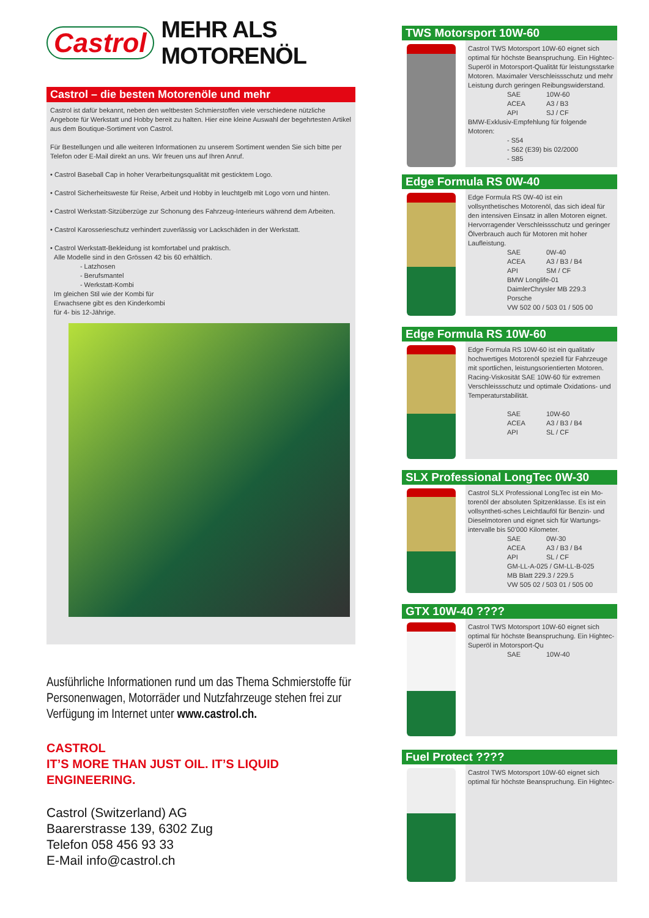Castrol MEHR ALS MOTORENÖL
Castrol – die besten Motorenöle und mehr
Castrol ist dafür bekannt, neben den weltbesten Schmierstoffen viele verschiedene nützliche Angebote für Werkstatt und Hobby bereit zu halten. Hier eine kleine Auswahl der begehrtesten Artikel aus dem Boutique-Sortiment von Castrol.
Für Bestellungen und alle weiteren Informationen zu unserem Sortiment wenden Sie sich bitte per Telefon oder E-Mail direkt an uns. Wir freuen uns auf Ihren Anruf.
• Castrol Baseball Cap in hoher Verarbeitungsqualität mit gesticktem Logo.
• Castrol Sicherheitsweste für Reise, Arbeit und Hobby in leuchtgelb mit Logo vorn und hinten.
• Castrol Werkstatt-Sitzüberzüge zur Schonung des Fahrzeug-Interieurs während dem Arbeiten.
• Castrol Karosserieschutz verhindert zuverlässig vor Lackschäden in der Werkstatt.
• Castrol Werkstatt-Bekleidung ist komfortabel und praktisch.
Alle Modelle sind in den Grössen 42 bis 60 erhältlich.
- Latzhosen
- Berufsmantel
- Werkstatt-Kombi
Im gleichen Stil wie der Kombi für
Erwachsene gibt es den Kinderkombi
für 4- bis 12-Jährige.
Ausführliche Informationen rund um das Thema Schmierstoffe für Personenwagen, Motorräder und Nutzfahrzeuge stehen frei zur Verfügung im Internet unter www.castrol.ch.
CASTROL
IT’S MORE THAN JUST OIL. IT’S LIQUID ENGINEERING.
Castrol (Switzerland) AG
Baarerstrasse 139, 6302 Zug
Telefon 058 456 93 33
E-Mail info@castrol.ch
TWS Motorsport 10W-60
Castrol TWS Motorsport 10W-60 eignet sich optimal für höchste Beanspruchung. Ein Hightec-Superöl in Motorsport-Qualität für leistungsstarke Motoren. Maximaler Verschleissschutz und mehr Leistung durch geringen Reibungswiderstand.
SAE 10W-60 ACEA A3 / B3 API SJ / CF
BMW-Exklusiv-Empfehlung für folgende Motoren:
- S54
- S62 (E39) bis 02/2000
- S85
Edge Formula RS 0W-40
Edge Formula RS 0W-40 ist ein vollsynthetisches Motorenöl, das sich ideal für den intensiven Einsatz in allen Motoren eignet. Hervorragender Verschleissschutz und geringer Ölverbrauch auch für Motoren mit hoher Laufleistung.
SAE 0W-40 ACEA A3 / B3 / B4 API SM / CF
BMW Longlife-01
DaimlerChrysler MB 229.3
Porsche
VW 502 00 / 503 01 / 505 00
Edge Formula RS 10W-60
Edge Formula RS 10W-60 ist ein qualitativ hochwertiges Motorenöl speziell für Fahrzeuge mit sportlichen, leistungsorientierten Motoren. Racing-Viskosität SAE 10W-60 für extremen Verschleissschutz und optimale Oxidations- und Temperaturstabilität.
SAE 10W-60 ACEA A3 / B3 / B4 API SL / CF
SLX Professional LongTec 0W-30
Castrol SLX Professional LongTec ist ein Mo-torenöl der absoluten Spitzenklasse. Es ist ein vollsyntheti-sches Leichtlauföl für Benzin- und Dieselmotoren und eignet sich für Wartungs-intervalle bis 50’000 Kilometer.
SAE 0W-30 ACEA A3 / B3 / B4 API SL / CF
GM-LL-A-025 / GM-LL-B-025
MB Blatt 229.3 / 229.5
VW 505 02 / 503 01 / 505 00
GTX 10W-40 ????
Castrol TWS Motorsport 10W-60 eignet sich optimal für höchste Beanspruchung. Ein Hightec-Superöl in Motorsport-Qu
SAE 10W-40
Fuel Protect ????
Castrol TWS Motorsport 10W-60 eignet sich optimal für höchste Beanspruchung. Ein Hightec-